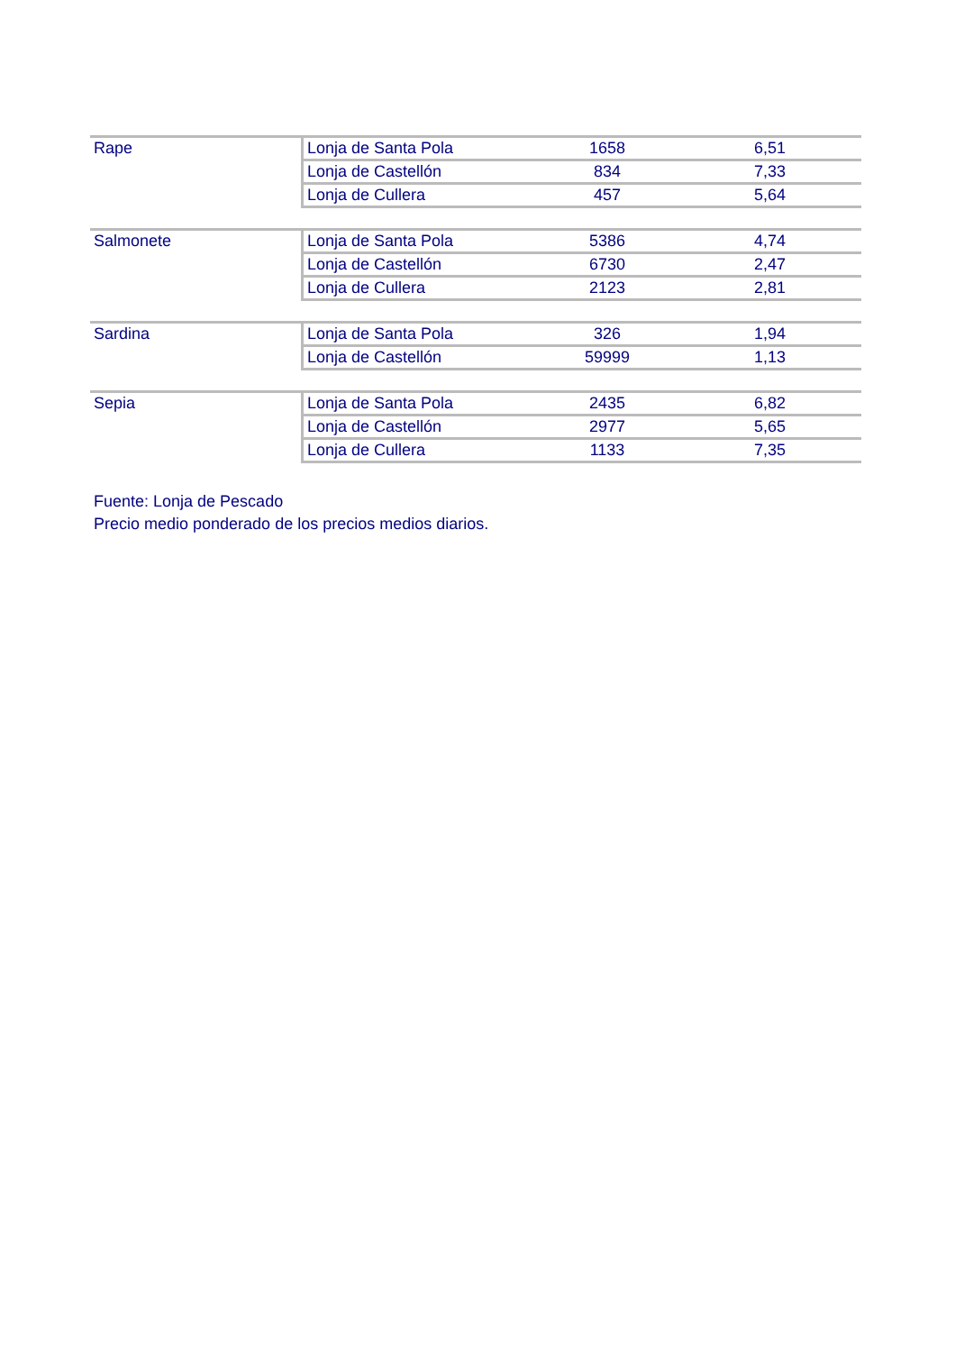| Rape | Lonja de Santa Pola | 1658 | 6,51 |
| | Lonja de Castellón | 834 | 7,33 |
| | Lonja de Cullera | 457 | 5,64 |
| Salmonete | Lonja de Santa Pola | 5386 | 4,74 |
| | Lonja de Castellón | 6730 | 2,47 |
| | Lonja de Cullera | 2123 | 2,81 |
| Sardina | Lonja de Santa Pola | 326 | 1,94 |
| | Lonja de Castellón | 59999 | 1,13 |
| Sepia | Lonja de Santa Pola | 2435 | 6,82 |
| | Lonja de Castellón | 2977 | 5,65 |
| | Lonja de Cullera | 1133 | 7,35 |
Fuente: Lonja de Pescado
Precio medio ponderado de los precios medios diarios.